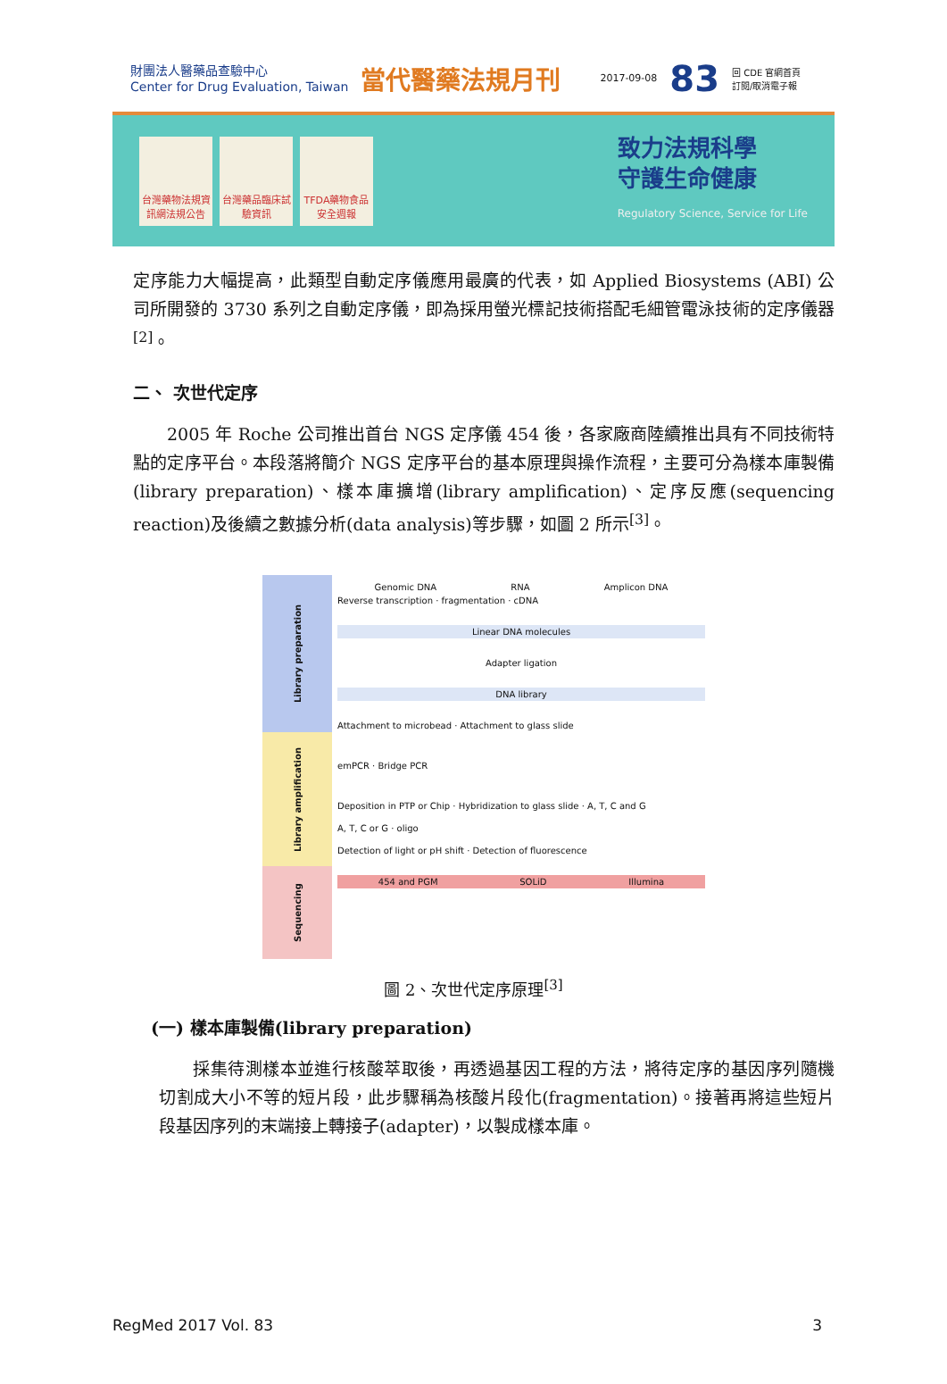財團法人醫藥品查驗中心
Center for Drug Evaluation, Taiwan
當代醫藥法規月刊
2017-09-08
83
回 CDE 官網首頁
訂閱/取消電子報
台灣藥物法規資訊網法規公告
台灣藥品臨床試驗資訊
TFDA藥物食品安全週報
致力法規科學
守護生命健康
Regulatory Science, Service for Life
定序能力大幅提高，此類型自動定序儀應用最廣的代表，如 Applied Biosystems (ABI) 公司所開發的 3730 系列之自動定序儀，即為採用螢光標記技術搭配毛細管電泳技術的定序儀器<sup>[2]</sup>。
二、 次世代定序
  2005 年 Roche 公司推出首台 NGS 定序儀 454 後，各家廠商陸續推出具有不同技術特點的定序平台。本段落將簡介 NGS 定序平台的基本原理與操作流程，主要可分為樣本庫製備(library preparation)、樣本庫擴增(library amplification)、定序反應(sequencing reaction)及後續之數據分析(data analysis)等步驟，如圖 2 所示<sup>[3]</sup>。
Library preparation
Library amplification
Sequencing
Genomic DNA RNA Amplicon DNA
Reverse transcription · fragmentation · cDNA
Linear DNA molecules
Adapter ligation
DNA library
Attachment to microbead · Attachment to glass slide
emPCR · Bridge PCR
Deposition in PTP or Chip · Hybridization to glass slide · A, T, C and G
A, T, C or G · oligo
Detection of light or pH shift · Detection of fluorescence
454 and PGM SOLiD Illumina
圖 2、次世代定序原理<sup>[3]</sup>
(一) 樣本庫製備(library preparation)
  採集待測樣本並進行核酸萃取後，再透過基因工程的方法，將待定序的基因序列隨機切割成大小不等的短片段，此步驟稱為核酸片段化(fragmentation)。接著再將這些短片段基因序列的末端接上轉接子(adapter)，以製成樣本庫。
RegMed 2017 Vol. 83 3